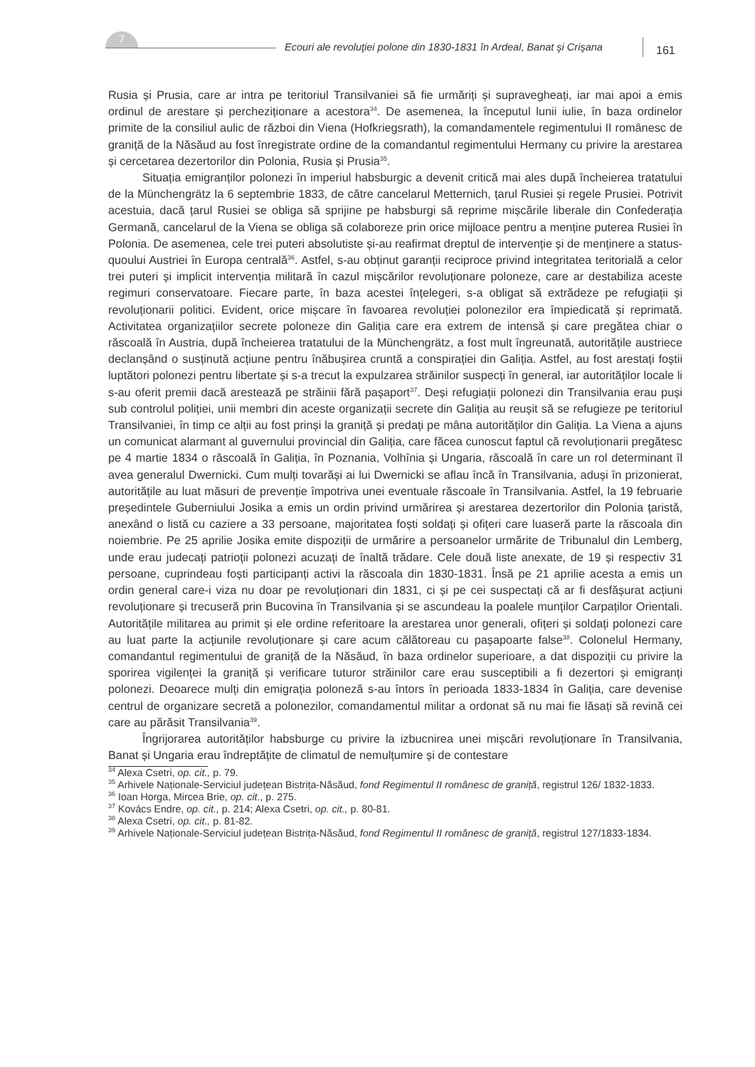7
Ecouri ale revoluţiei polone din 1830-1831 în Ardeal, Banat şi Crişana
161
Rusia și Prusia, care ar intra pe teritoriul Transilvaniei să fie urmăriți și supravegheați, iar mai apoi a emis ordinul de arestare și percheziționare a acestora<sup>34</sup>. De asemenea, la începutul lunii iulie, în baza ordinelor primite de la consiliul aulic de război din Viena (Hofkriegsrath), la comandamentele regimentului II românesc de graniță de la Năsăud au fost înregistrate ordine de la comandantul regimentului Hermany cu privire la arestarea și cercetarea dezertorilor din Polonia, Rusia și Prusia<sup>35</sup>.
Situația emigranților polonezi în imperiul habsburgic a devenit critică mai ales după încheierea tratatului de la Münchengrätz la 6 septembrie 1833, de către cancelarul Metternich, țarul Rusiei și regele Prusiei. Potrivit acestuia, dacă țarul Rusiei se obliga să sprijine pe habsburgi să reprime mișcările liberale din Confederația Germană, cancelarul de la Viena se obliga să colaboreze prin orice mijloace pentru a menține puterea Rusiei în Polonia. De asemenea, cele trei puteri absolutiste și-au reafirmat dreptul de intervenție și de menținere a status-quoului Austriei în Europa centrală<sup>36</sup>. Astfel, s-au obținut garanții reciproce privind integritatea teritorială a celor trei puteri și implicit intervenția militară în cazul mișcărilor revoluționare poloneze, care ar destabiliza aceste regimuri conservatoare. Fiecare parte, în baza acestei înțelegeri, s-a obligat să extrădeze pe refugiații și revoluționarii politici. Evident, orice mișcare în favoarea revoluției polonezilor era împiedicată și reprimată. Activitatea organizațiilor secrete poloneze din Galiția care era extrem de intensă și care pregătea chiar o răscoală în Austria, după încheierea tratatului de la Münchengrätz, a fost mult îngreunată, autoritățile austriece declanșând o susținută acțiune pentru înăbușirea cruntă a conspirației din Galiția. Astfel, au fost arestați foștii luptători polonezi pentru libertate și s-a trecut la expulzarea străinilor suspecți în general, iar autorităților locale li s-au oferit premii dacă arestează pe străinii fără pașaport<sup>37</sup>. Deși refugiații polonezi din Transilvania erau puși sub controlul poliției, unii membri din aceste organizații secrete din Galiția au reușit să se refugieze pe teritoriul Transilvaniei, în timp ce alții au fost prinși la graniță și predați pe mâna autorităților din Galiția. La Viena a ajuns un comunicat alarmant al guvernului provincial din Galiția, care făcea cunoscut faptul că revoluționarii pregătesc pe 4 martie 1834 o răscoală în Galiția, în Poznania, Volhînia și Ungaria, răscoală în care un rol determinant îl avea generalul Dwernicki. Cum mulți tovarăși ai lui Dwernicki se aflau încă în Transilvania, aduși în prizonierat, autoritățile au luat măsuri de prevenție împotriva unei eventuale răscoale în Transilvania. Astfel, la 19 februarie președintele Guberniului Josika a emis un ordin privind urmărirea și arestarea dezertorilor din Polonia țaristă, anexând o listă cu caziere a 33 persoane, majoritatea foști soldați și ofițeri care luaseră parte la răscoala din noiembrie. Pe 25 aprilie Josika emite dispoziții de urmărire a persoanelor urmărite de Tribunalul din Lemberg, unde erau judecați patrioții polonezi acuzați de înaltă trădare. Cele două liste anexate, de 19 și respectiv 31 persoane, cuprindeau foști participanți activi la răscoala din 1830-1831. Însă pe 21 aprilie acesta a emis un ordin general care-i viza nu doar pe revoluționari din 1831, ci și pe cei suspectați că ar fi desfășurat acțiuni revoluționare și trecuseră prin Bucovina în Transilvania și se ascundeau la poalele munților Carpaților Orientali. Autoritățile militarea au primit și ele ordine referitoare la arestarea unor generali, ofițeri și soldați polonezi care au luat parte la acțiunile revoluționare și care acum călătoreau cu pașapoarte false<sup>38</sup>. Colonelul Hermany, comandantul regimentului de graniță de la Năsăud, în baza ordinelor superioare, a dat dispoziții cu privire la sporirea vigilenței la graniță și verificare tuturor străinilor care erau susceptibili a fi dezertori și emigranți polonezi. Deoarece mulți din emigrația poloneză s-au întors în perioada 1833-1834 în Galiția, care devenise centrul de organizare secretă a polonezilor, comandamentul militar a ordonat să nu mai fie lăsați să revină cei care au părăsit Transilvania<sup>39</sup>.
Îngrijorarea autorităților habsburge cu privire la izbucnirea unei mișcări revoluționare în Transilvania, Banat și Ungaria erau îndreptățite de climatul de nemulțumire și de contestare
<sup>34</sup> Alexa Csetri, op. cit., p. 79.
<sup>35</sup> Arhivele Naționale-Serviciul județean Bistrița-Năsăud, fond Regimentul II românesc de graniță, registrul 126/ 1832-1833.
<sup>36</sup> Ioan Horga, Mircea Brie, op. cit., p. 275.
<sup>37</sup> Kovács Endre, op. cit., p. 214; Alexa Csetri, op. cit., p. 80-81.
<sup>38</sup> Alexa Csetri, op. cit., p. 81-82.
<sup>39</sup> Arhivele Naționale-Serviciul județean Bistrița-Năsăud, fond Regimentul II românesc de graniță, registrul 127/1833-1834.